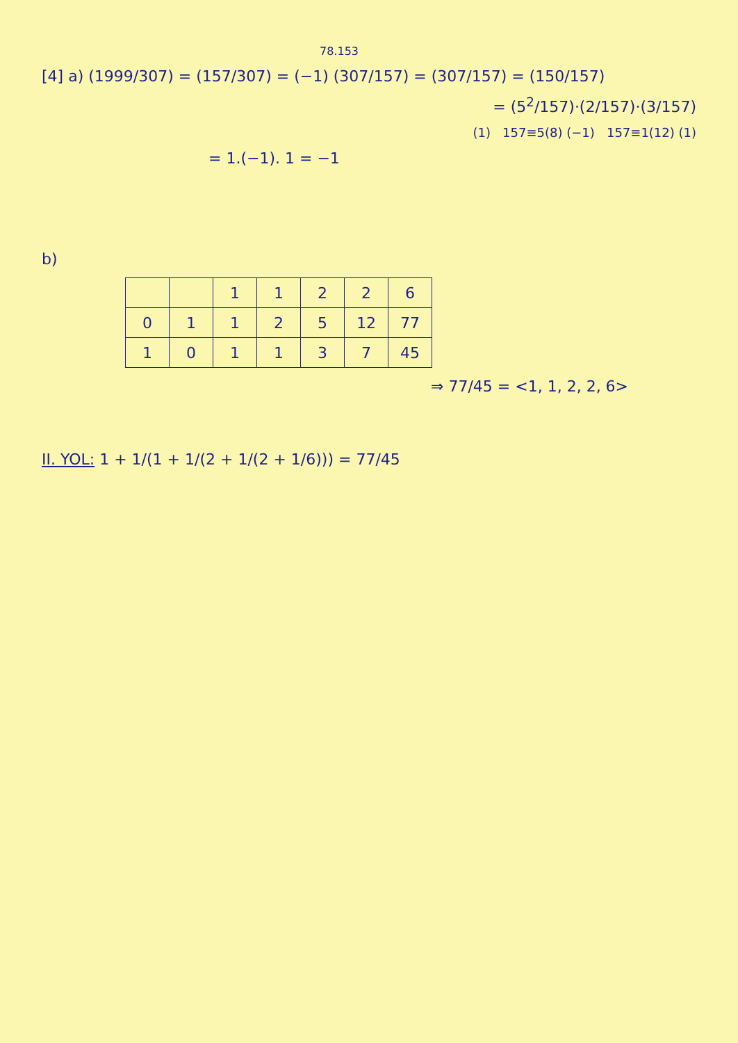78.153
[4] a) (1999/307) = (157/307) = (−1) (307/157) = (307/157) = (150/157)
= (5<sup>2</sup>/157)·(2/157)·(3/157)
(1) 157≡5(8) (−1) 157≡1(12) (1)
= 1.(−1). 1 = −1
b)
| | | 1 | 1 | 2 | 2 | 6 |
| 0 | 1 | 1 | 2 | 5 | 12 | 77 |
| 1 | 0 | 1 | 1 | 3 | 7 | 45 |
⇒ 77/45 = <1, 1, 2, 2, 6>
II. YOL: 1 + 1/(1 + 1/(2 + 1/(2 + 1/6))) = 77/45